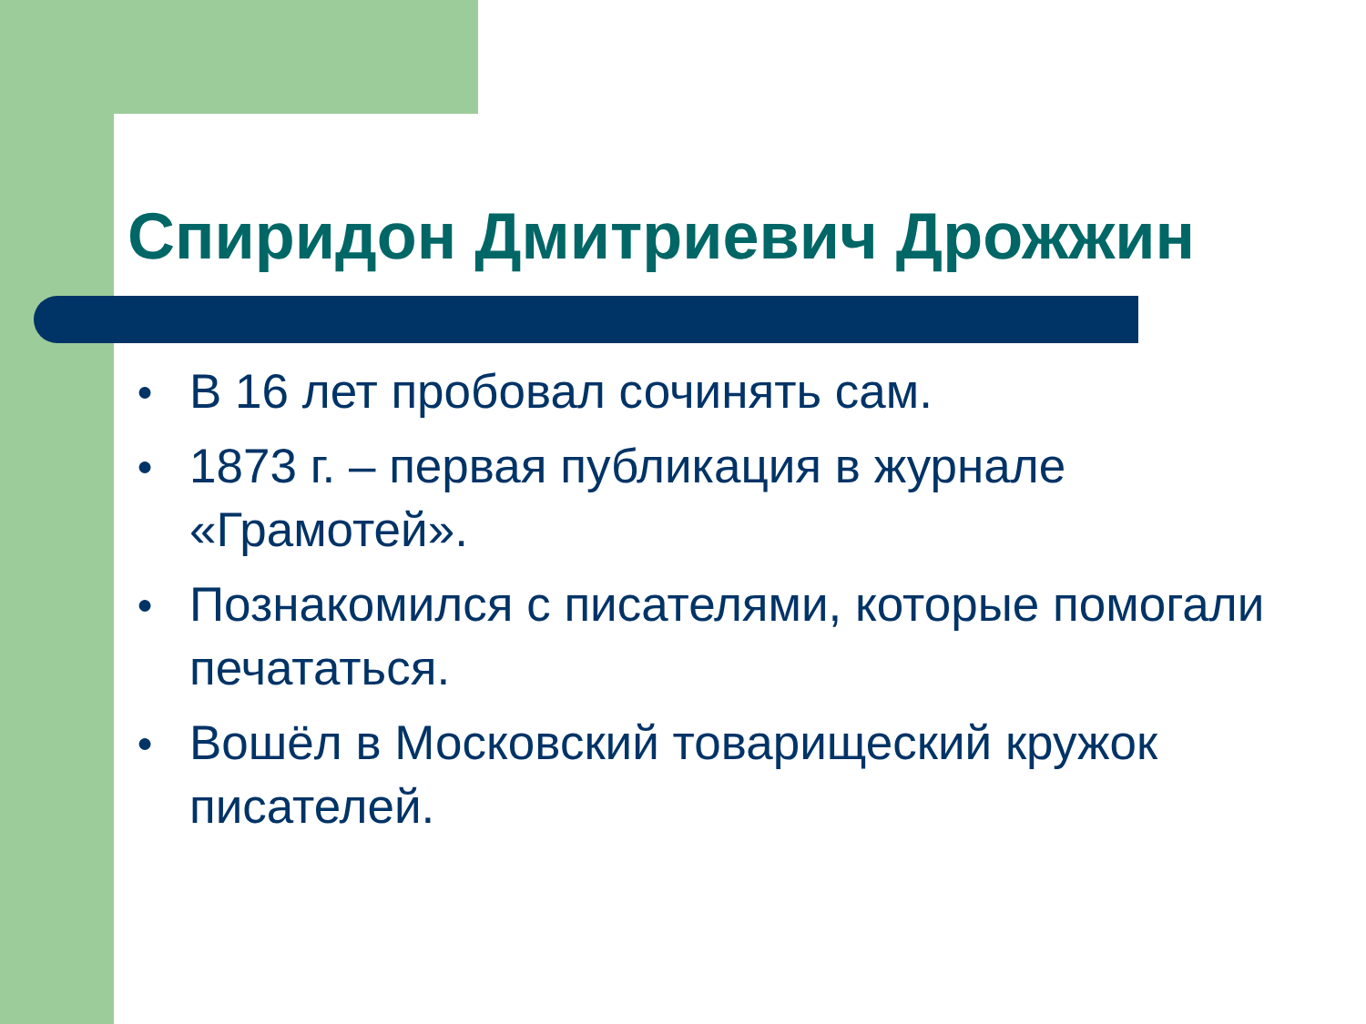Спиридон Дмитриевич Дрожжин
● В 16 лет пробовал сочинять сам.
● 1873 г. – первая публикация в журнале «Грамотей».
● Познакомился с писателями, которые помогали печататься.
● Вошёл в Московский товарищеский кружок писателей.